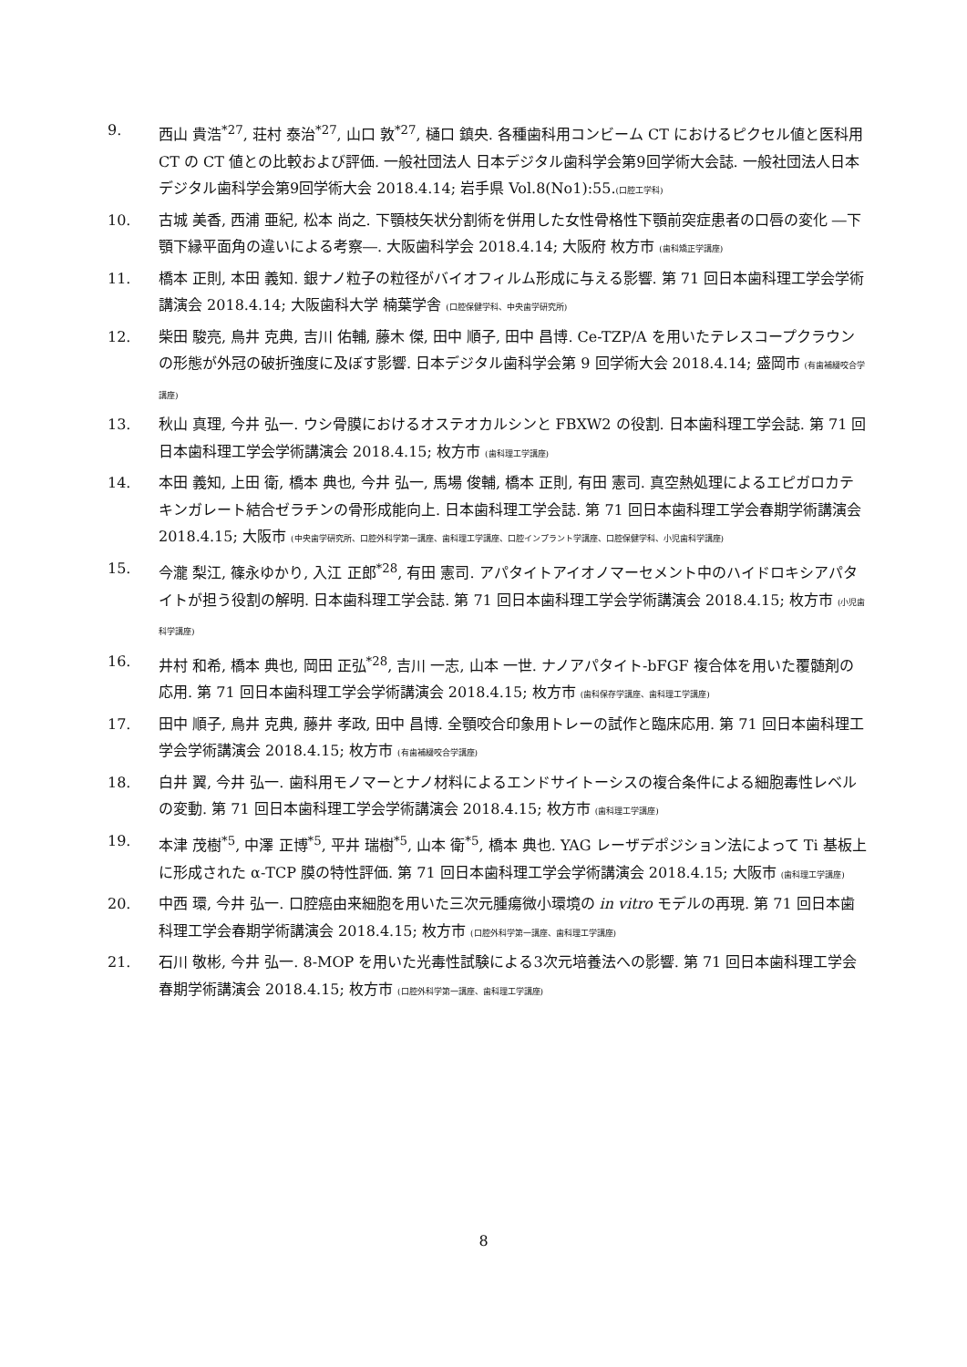9. 西山 貴浩<sup>*27</sup>, 荘村 泰治<sup>*27</sup>, 山口 敦<sup>*27</sup>, 樋口 鎮央. 各種歯科用コンビーム CT におけるピクセル値と医科用 CT の CT 値との比較および評価. 一般社団法人 日本デジタル歯科学会第9回学術大会誌. 一般社団法人日本デジタル歯科学会第9回学術大会 2018.4.14; 岩手県 Vol.8(No1):55.(口腔工学科)
10. 古城 美香, 西浦 亜紀, 松本 尚之. 下顎枝矢状分割術を併用した女性骨格性下顎前突症患者の口唇の変化 ―下顎下縁平面角の違いによる考察―. 大阪歯科学会 2018.4.14; 大阪府 枚方市 (歯科矯正学講座)
11. 橋本 正則, 本田 義知. 銀ナノ粒子の粒径がバイオフィルム形成に与える影響. 第 71 回日本歯科理工学会学術講演会 2018.4.14; 大阪歯科大学 楠葉学舎 (口腔保健学科、中央歯学研究所)
12. 柴田 駿亮, 鳥井 克典, 吉川 佑輔, 藤木 傑, 田中 順子, 田中 昌博. Ce-TZP/A を用いたテレスコープクラウンの形態が外冠の破折強度に及ぼす影響. 日本デジタル歯科学会第 9 回学術大会 2018.4.14; 盛岡市 (有歯補綴咬合学講座)
13. 秋山 真理, 今井 弘一. ウシ骨膜におけるオステオカルシンと FBXW2 の役割. 日本歯科理工学会誌. 第 71 回日本歯科理工学会学術講演会 2018.4.15; 枚方市 (歯科理工学講座)
14. 本田 義知, 上田 衛, 橋本 典也, 今井 弘一, 馬場 俊輔, 橋本 正則, 有田 憲司. 真空熱処理によるエピガロカテキンガレート結合ゼラチンの骨形成能向上. 日本歯科理工学会誌. 第 71 回日本歯科理工学会春期学術講演会 2018.4.15; 大阪市 (中央歯学研究所、口腔外科学第一講座、歯科理工学講座、口腔インプラント学講座、口腔保健学科、小児歯科学講座)
15. 今瀧 梨江, 篠永ゆかり, 入江 正郎<sup>*28</sup>, 有田 憲司. アパタイトアイオノマーセメント中のハイドロキシアパタイトが担う役割の解明. 日本歯科理工学会誌. 第 71 回日本歯科理工学会学術講演会 2018.4.15; 枚方市 (小児歯科学講座)
16. 井村 和希, 橋本 典也, 岡田 正弘<sup>*28</sup>, 吉川 一志, 山本 一世. ナノアパタイト-bFGF 複合体を用いた覆髄剤の応用. 第 71 回日本歯科理工学会学術講演会 2018.4.15; 枚方市 (歯科保存学講座、歯科理工学講座)
17. 田中 順子, 鳥井 克典, 藤井 孝政, 田中 昌博. 全顎咬合印象用トレーの試作と臨床応用. 第 71 回日本歯科理工学会学術講演会 2018.4.15; 枚方市 (有歯補綴咬合学講座)
18. 白井 翼, 今井 弘一. 歯科用モノマーとナノ材料によるエンドサイトーシスの複合条件による細胞毒性レベルの変動. 第 71 回日本歯科理工学会学術講演会 2018.4.15; 枚方市 (歯科理工学講座)
19. 本津 茂樹<sup>*5</sup>, 中澤 正博<sup>*5</sup>, 平井 瑞樹<sup>*5</sup>, 山本 衛<sup>*5</sup>, 橋本 典也. YAG レーザデポジション法によって Ti 基板上に形成された α-TCP 膜の特性評価. 第 71 回日本歯科理工学会学術講演会 2018.4.15; 大阪市 (歯科理工学講座)
20. 中西 環, 今井 弘一. 口腔癌由来細胞を用いた三次元腫瘍微小環境の in vitro モデルの再現. 第 71 回日本歯科理工学会春期学術講演会 2018.4.15; 枚方市 (口腔外科学第一講座、歯科理工学講座)
21. 石川 敬彬, 今井 弘一. 8-MOP を用いた光毒性試験による3次元培養法への影響. 第 71 回日本歯科理工学会春期学術講演会 2018.4.15; 枚方市 (口腔外科学第一講座、歯科理工学講座)
8